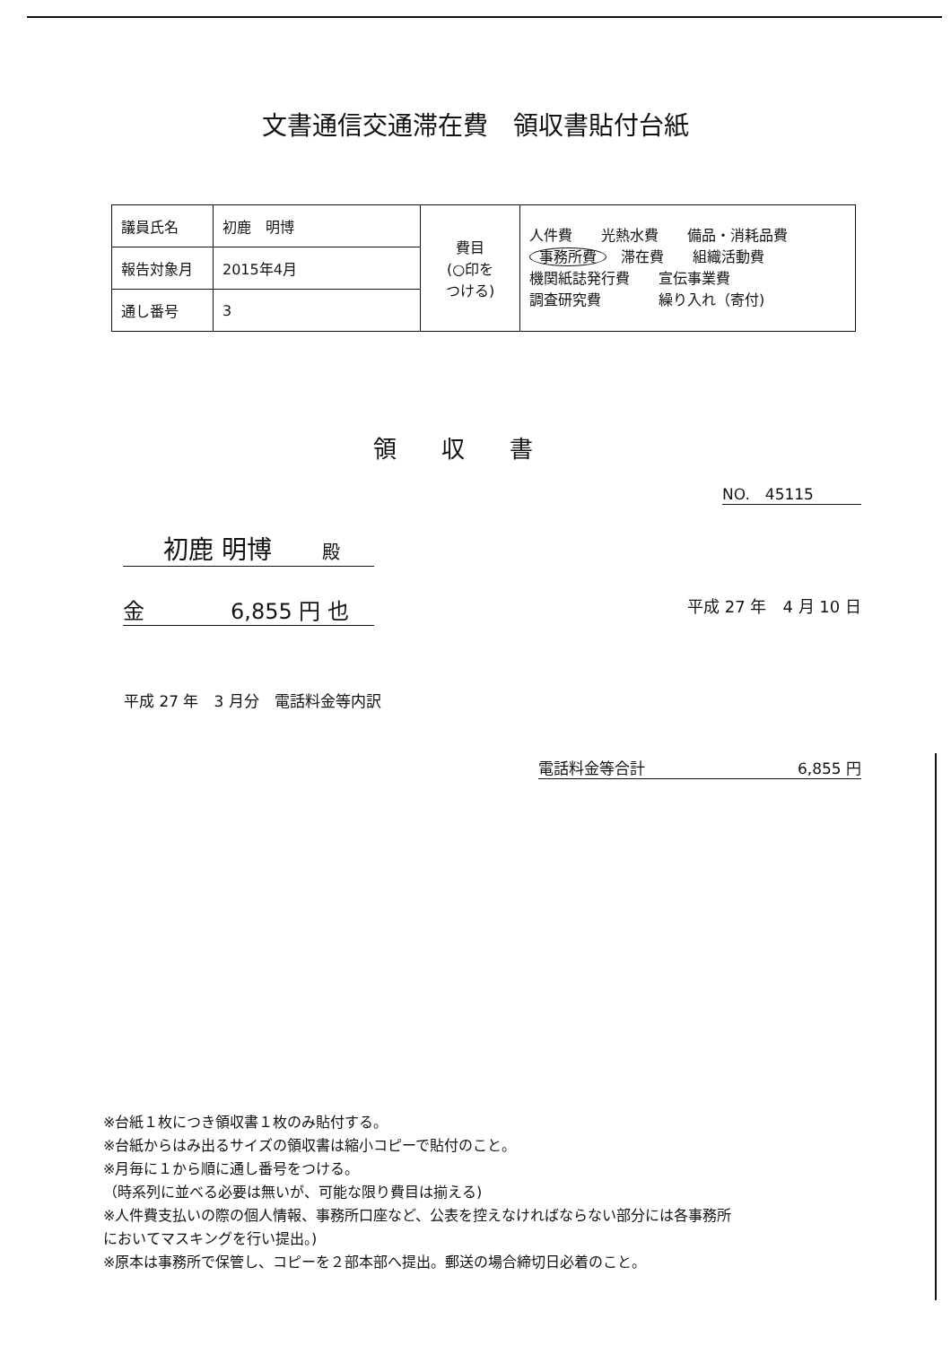文書通信交通滞在費　領収書貼付台紙
| 議員氏名 | 初鹿 明博 | 費目 (○印を つける) | 人件費 光熱水費 備品・消耗品費 事務所費 滞在費 組織活動費 機関紙誌発行費 宣伝事業費 調査研究費 繰り入れ（寄付) |
| 報告対象月 | 2015年4月 | | |
| 通し番号 | 3 | | |
領収書
NO.　45115
初鹿 明博　　殿
金　　　　6,855 円 也
平成 27 年　4 月 10 日
平成 27 年　3 月分　電話料金等内訳
電話料金等合計 6,855 円
※台紙１枚につき領収書１枚のみ貼付する。
※台紙からはみ出るサイズの領収書は縮小コピーで貼付のこと。
※月毎に１から順に通し番号をつける。
（時系列に並べる必要は無いが、可能な限り費目は揃える)
※人件費支払いの際の個人情報、事務所口座など、公表を控えなければならない部分には各事務所
においてマスキングを行い提出。)
※原本は事務所で保管し、コピーを２部本部へ提出。郵送の場合締切日必着のこと。